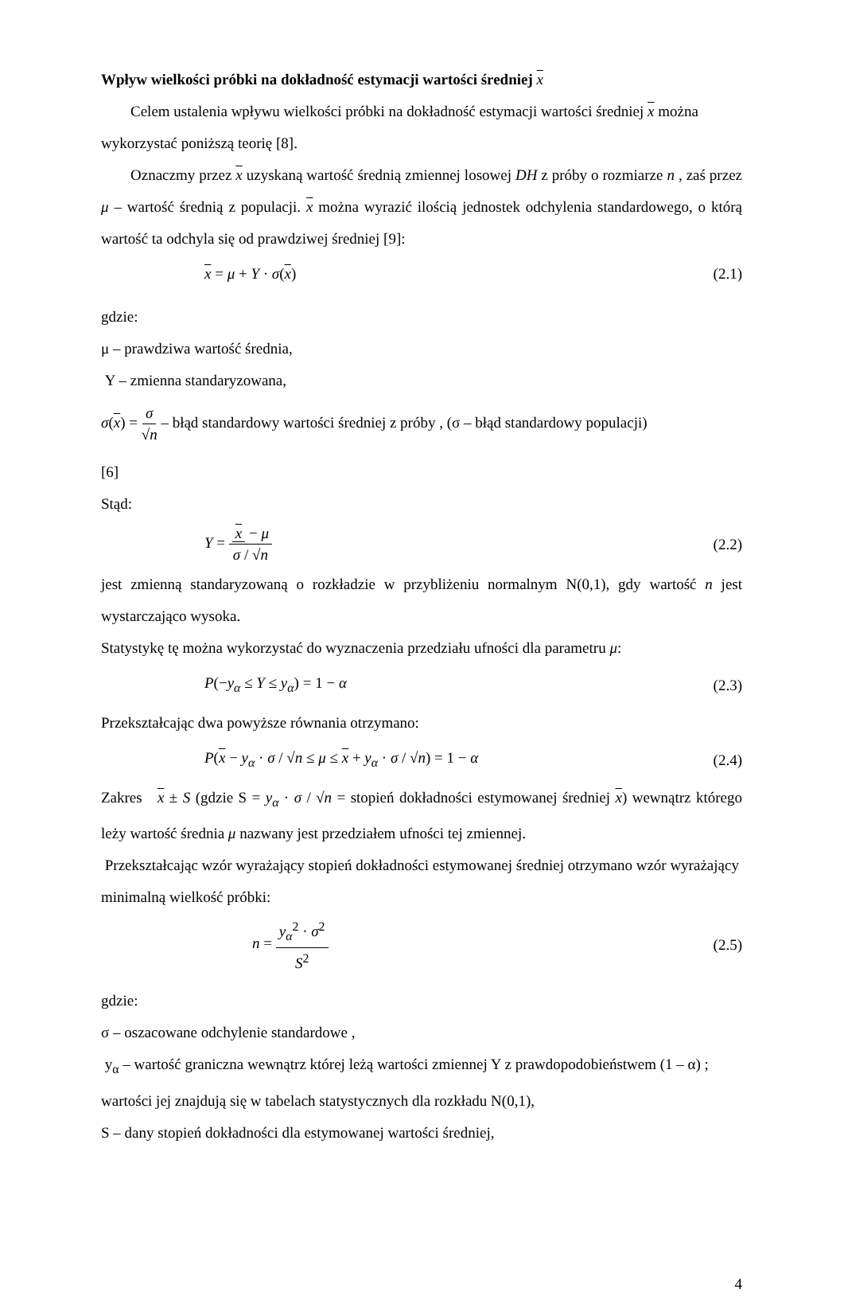Wpływ wielkości próbki na dokładność estymacji wartości średniej x
Celem ustalenia wpływu wielkości próbki na dokładność estymacji wartości średniej x można wykorzystać poniższą teorię [8].
Oznaczmy przez x uzyskaną wartość średnią zmiennej losowej DH z próby o rozmiarze n , zaś przez μ – wartość średnią z populacji. x można wyrazić ilością jednostek odchylenia standardowego, o którą wartość ta odchyla się od prawdziwej średniej [9]:
x = μ + Y · σ(x) (2.1)
gdzie:
μ – prawdziwa wartość średnia,
Y – zmienna standaryzowana,
σ(x) = σ √n – błąd standardowy wartości średniej z próby , (σ – błąd standardowy populacji)
[6]
Stąd:
Y = x − μ σ / √n (2.2)
jest zmienną standaryzowaną o rozkładzie w przybliżeniu normalnym N(0,1), gdy wartość n jest wystarczająco wysoka.
Statystykę tę można wykorzystać do wyznaczenia przedziału ufności dla parametru μ:
P(−y<sub>α</sub> ≤ Y ≤ y<sub>α</sub>) = 1 − α (2.3)
Przekształcając dwa powyższe równania otrzymano:
P(x − y<sub>α</sub> · σ / √n ≤ μ ≤ x + y<sub>α</sub> · σ / √n) = 1 − α (2.4)
Zakres x ± S (gdzie S = y<sub>α</sub> · σ / √n = stopień dokładności estymowanej średniej x) wewnątrz którego leży wartość średnia μ nazwany jest przedziałem ufności tej zmiennej.
Przekształcając wzór wyrażający stopień dokładności estymowanej średniej otrzymano wzór wyrażający minimalną wielkość próbki:
n = y<sub>α</sub><sup>2</sup> · σ<sup>2</sup> S<sup>2</sup> (2.5)
gdzie:
σ – oszacowane odchylenie standardowe ,
y<sub>α</sub> – wartość graniczna wewnątrz której leżą wartości zmiennej Y z prawdopodobieństwem (1 – α) ; wartości jej znajdują się w tabelach statystycznych dla rozkładu N(0,1),
S – dany stopień dokładności dla estymowanej wartości średniej,
4